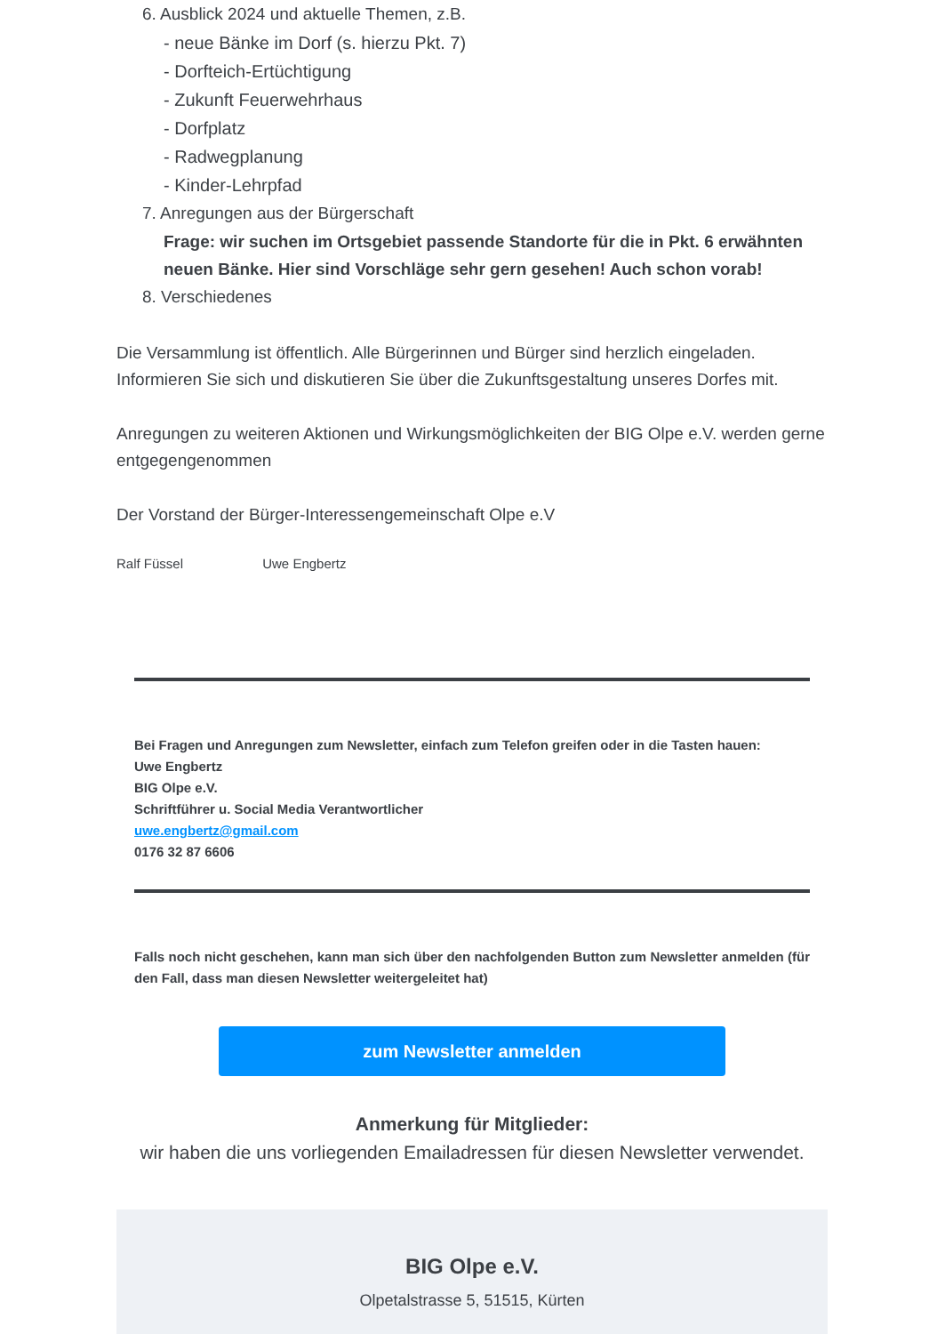6. Ausblick 2024 und aktuelle Themen, z.B.
- neue Bänke im Dorf (s. hierzu Pkt. 7)
- Dorfteich-Ertüchtigung
- Zukunft Feuerwehrhaus
- Dorfplatz
- Radwegplanung
- Kinder-Lehrpfad
7. Anregungen aus der Bürgerschaft
Frage: wir suchen im Ortsgebiet passende Standorte für die in Pkt. 6 erwähnten neuen Bänke. Hier sind Vorschläge sehr gern gesehen! Auch schon vorab!
8. Verschiedenes
Die Versammlung ist öffentlich. Alle Bürgerinnen und Bürger sind herzlich eingeladen. Informieren Sie sich und diskutieren Sie über die Zukunftsgestaltung unseres Dorfes mit.
Anregungen zu weiteren Aktionen und Wirkungsmöglichkeiten der BIG Olpe e.V. werden gerne entgegengenommen
Der Vorstand der Bürger-Interessengemeinschaft Olpe e.V
Ralf Füssel Uwe Engbertz
Bei Fragen und Anregungen zum Newsletter, einfach zum Telefon greifen oder in die Tasten hauen:
Uwe Engbertz
BIG Olpe e.V.
Schriftführer u. Social Media Verantwortlicher
uwe.engbertz@gmail.com
0176 32 87 6606
Falls noch nicht geschehen, kann man sich über den nachfolgenden Button zum Newsletter anmelden (für den Fall, dass man diesen Newsletter weitergeleitet hat)
zum Newsletter anmelden
Anmerkung für Mitglieder:
wir haben die uns vorliegenden Emailadressen für diesen Newsletter verwendet.
BIG Olpe e.V.
Olpetalstrasse 5, 51515, Kürten